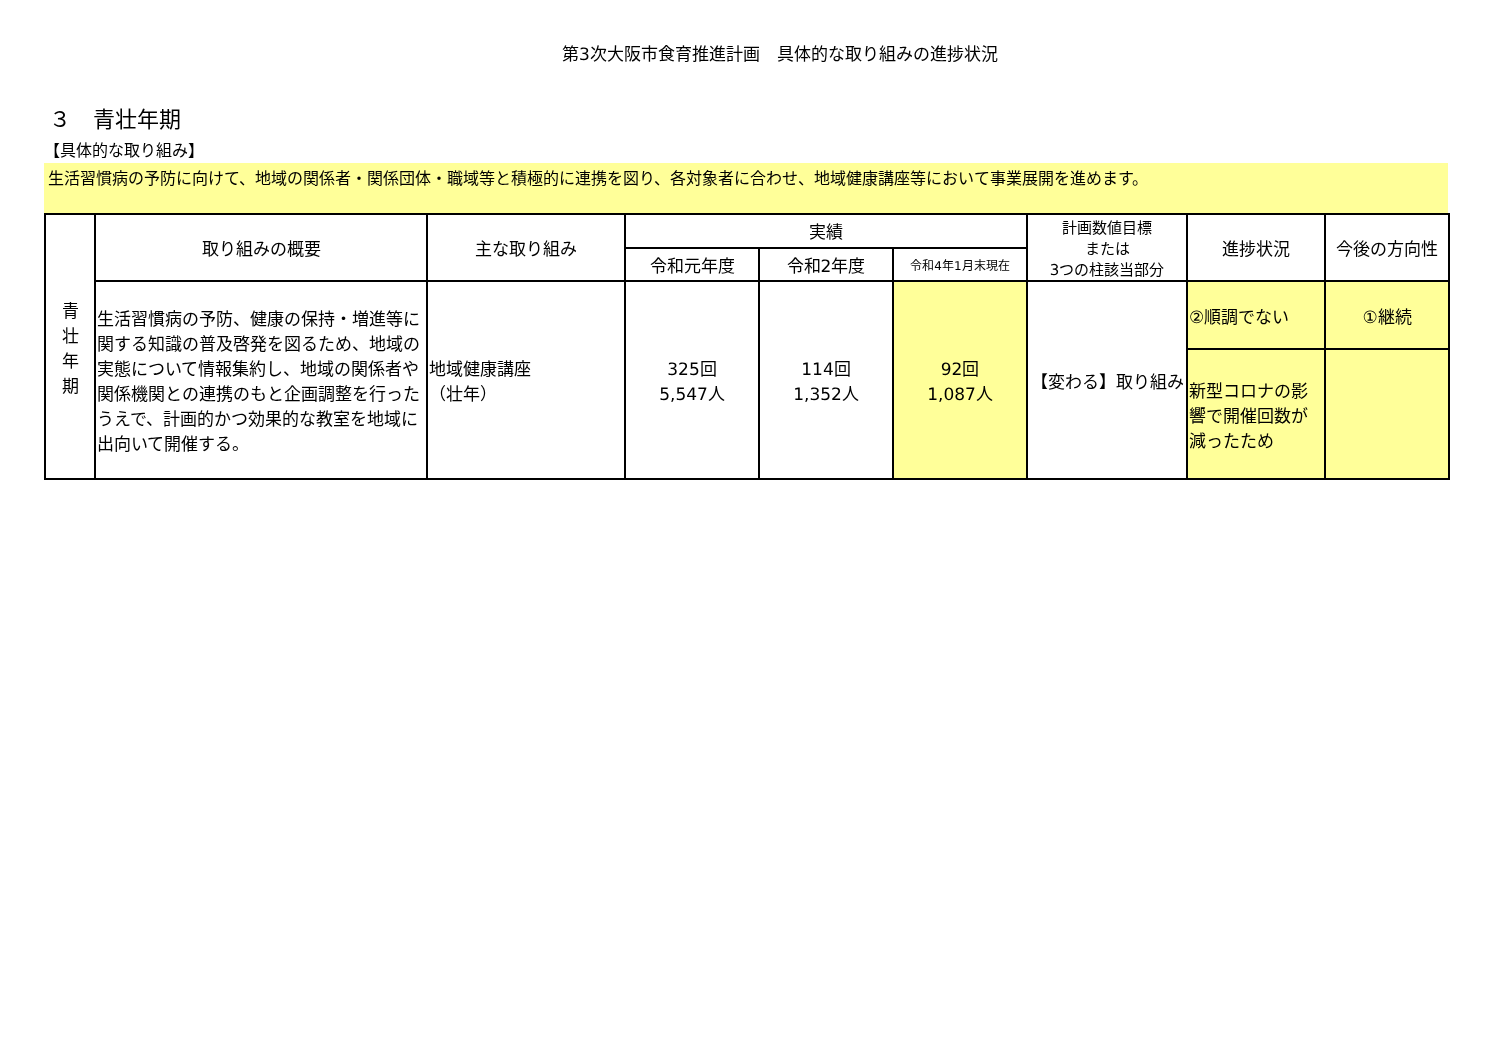第3次大阪市食育推進計画　具体的な取り組みの進捗状況
３　青壮年期
【具体的な取り組み】
生活習慣病の予防に向けて、地域の関係者・関係団体・職域等と積極的に連携を図り、各対象者に合わせ、地域健康講座等において事業展開を進めます。
| 青 壮 年 期 | 取り組みの概要 | 主な取り組み | 実績 | | | 計画数値目標 または 3つの柱該当部分 | 進捗状況 | 今後の方向性 |
| | | | 令和元年度 | 令和2年度 | 令和4年1月末現在 | | | |
| | 生活習慣病の予防、健康の保持・増進等に関する知識の普及啓発を図るため、地域の実態について情報集約し、地域の関係者や関係機関との連携のもと企画調整を行ったうえで、計画的かつ効果的な教室を地域に出向いて開催する。 | 地域健康講座 （壮年） | 325回 5,547人 | 114回 1,352人 | 92回 1,087人 | 【変わる】取り組み | ②順調でない | ①継続 |
| | | | | | | | 新型コロナの影響で開催回数が減ったため | |